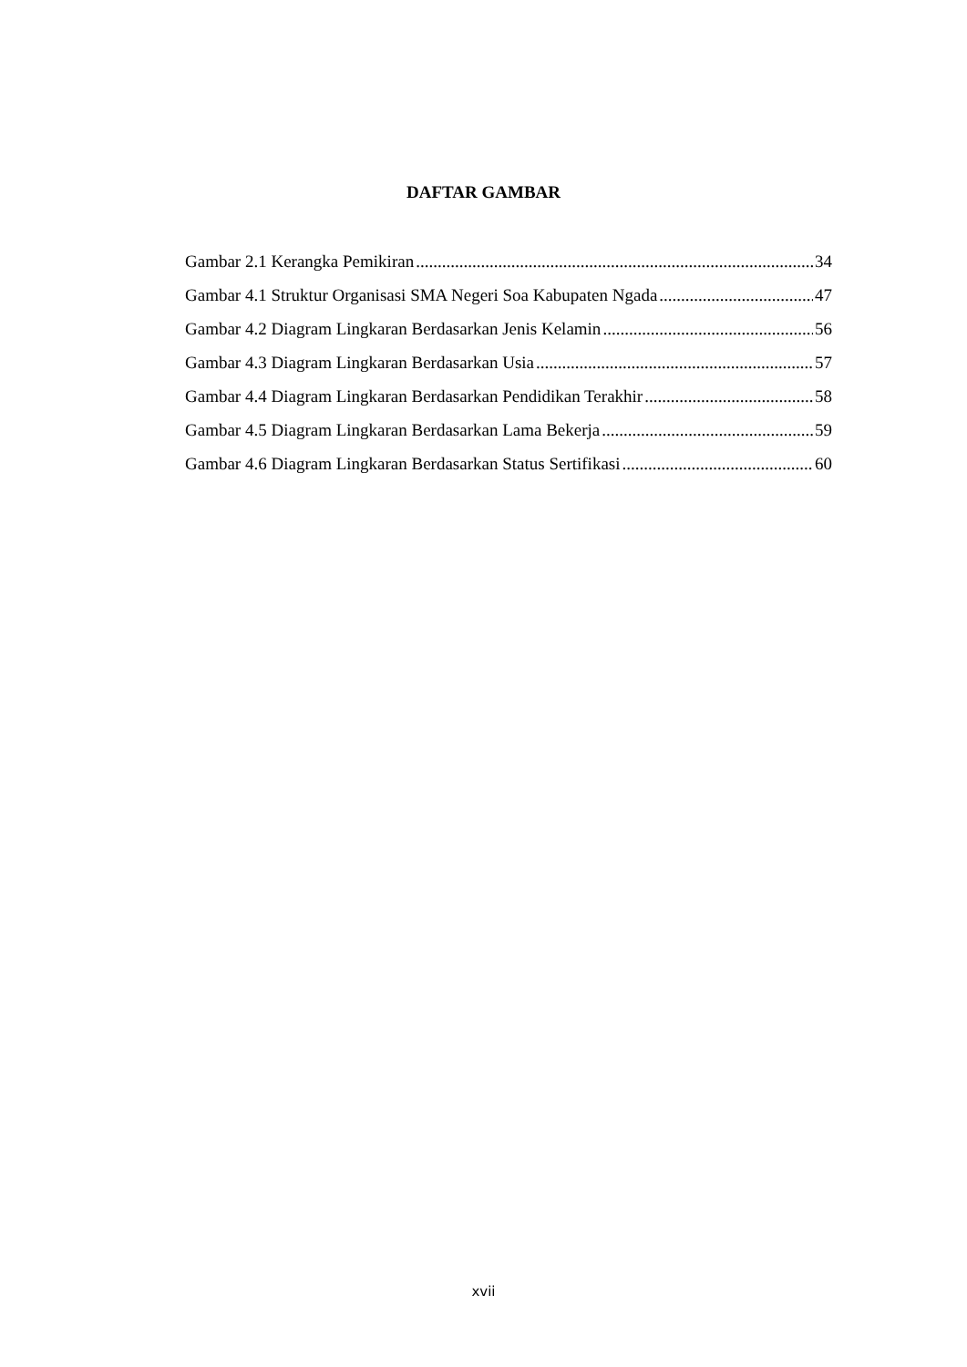DAFTAR GAMBAR
Gambar 2.1 Kerangka Pemikiran 34
Gambar 4.1 Struktur Organisasi SMA Negeri Soa Kabupaten Ngada 47
Gambar 4.2 Diagram Lingkaran Berdasarkan Jenis Kelamin 56
Gambar 4.3 Diagram Lingkaran Berdasarkan Usia 57
Gambar 4.4 Diagram Lingkaran Berdasarkan Pendidikan Terakhir 58
Gambar 4.5 Diagram Lingkaran Berdasarkan Lama Bekerja 59
Gambar 4.6 Diagram Lingkaran Berdasarkan Status Sertifikasi 60
xvii